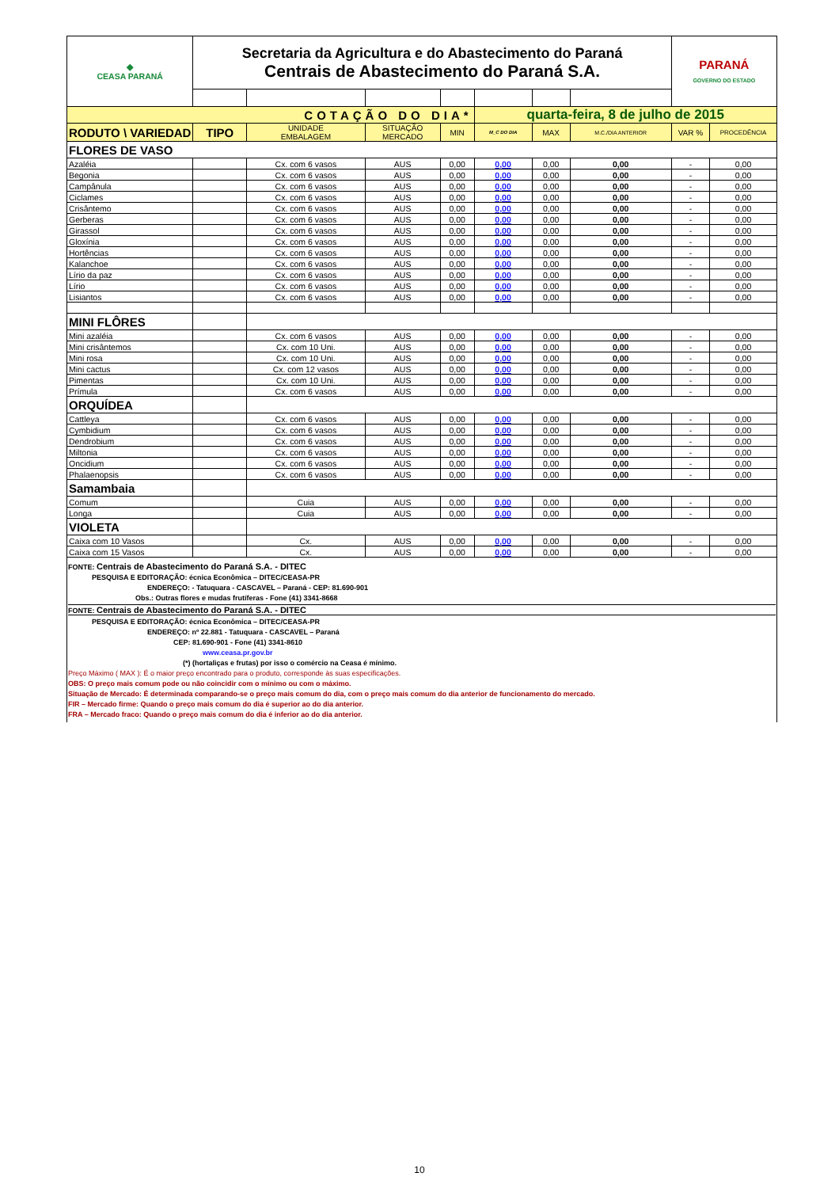| ◆ CEASA PARANÁ | Secretaria da Agricultura e do Abastecimento do Paraná Centrais de Abastecimento do Paraná S.A. | | | | | | | PARANÁ GOVERNO DO ESTADO | |
| COTAÇÃO DO DIA* | | | | | quarta-feira, 8 de julho de 2015 | | | | |
| RODUTO \ VARIEDAD | TIPO | UNIDADE EMBALAGEM | SITUAÇÃO MERCADO | MIN | M_C DO DIA | MAX | M.C./DIA ANTERIOR | VAR % | PROCEDÊNCIA |
| FLORES DE VASO | | | | | | | | | |
| Azaléia | | Cx. com 6 vasos | AUS | 0,00 | 0,00 | 0,00 | 0,00 | - | 0,00 |
| Begonia | | Cx. com 6 vasos | AUS | 0,00 | 0,00 | 0,00 | 0,00 | - | 0,00 |
| Campânula | | Cx. com 6 vasos | AUS | 0,00 | 0,00 | 0,00 | 0,00 | - | 0,00 |
| Ciclames | | Cx. com 6 vasos | AUS | 0,00 | 0,00 | 0,00 | 0,00 | - | 0,00 |
| Crisântemo | | Cx. com 6 vasos | AUS | 0,00 | 0,00 | 0,00 | 0,00 | - | 0,00 |
| Gerberas | | Cx. com 6 vasos | AUS | 0,00 | 0,00 | 0,00 | 0,00 | - | 0,00 |
| Girassol | | Cx. com 6 vasos | AUS | 0,00 | 0,00 | 0,00 | 0,00 | - | 0,00 |
| Gloxínia | | Cx. com 6 vasos | AUS | 0,00 | 0,00 | 0,00 | 0,00 | - | 0,00 |
| Hortências | | Cx. com 6 vasos | AUS | 0,00 | 0,00 | 0,00 | 0,00 | - | 0,00 |
| Kalanchoe | | Cx. com 6 vasos | AUS | 0,00 | 0,00 | 0,00 | 0,00 | - | 0,00 |
| Lírio da paz | | Cx. com 6 vasos | AUS | 0,00 | 0,00 | 0,00 | 0,00 | - | 0,00 |
| Lírio | | Cx. com 6 vasos | AUS | 0,00 | 0,00 | 0,00 | 0,00 | - | 0,00 |
| Lisiantos | | Cx. com 6 vasos | AUS | 0,00 | 0,00 | 0,00 | 0,00 | - | 0,00 |
| MINI FLÔRES | | | | | | | | | |
| Mini azaléia | | Cx. com 6 vasos | AUS | 0,00 | 0,00 | 0,00 | 0,00 | - | 0,00 |
| Mini crisântemos | | Cx. com 10 Uni. | AUS | 0,00 | 0,00 | 0,00 | 0,00 | - | 0,00 |
| Mini rosa | | Cx. com 10 Uni. | AUS | 0,00 | 0,00 | 0,00 | 0,00 | - | 0,00 |
| Mini cactus | | Cx. com 12 vasos | AUS | 0,00 | 0,00 | 0,00 | 0,00 | - | 0,00 |
| Pimentas | | Cx. com 10 Uni. | AUS | 0,00 | 0,00 | 0,00 | 0,00 | - | 0,00 |
| Prímula | | Cx. com 6 vasos | AUS | 0,00 | 0,00 | 0,00 | 0,00 | - | 0,00 |
| ORQUÍDEA | | | | | | | | | |
| Cattleya | | Cx. com 6 vasos | AUS | 0,00 | 0,00 | 0,00 | 0,00 | - | 0,00 |
| Cymbidium | | Cx. com 6 vasos | AUS | 0,00 | 0,00 | 0,00 | 0,00 | - | 0,00 |
| Dendrobium | | Cx. com 6 vasos | AUS | 0,00 | 0,00 | 0,00 | 0,00 | - | 0,00 |
| Miltonia | | Cx. com 6 vasos | AUS | 0,00 | 0,00 | 0,00 | 0,00 | - | 0,00 |
| Oncidium | | Cx. com 6 vasos | AUS | 0,00 | 0,00 | 0,00 | 0,00 | - | 0,00 |
| Phalaenopsis | | Cx. com 6 vasos | AUS | 0,00 | 0,00 | 0,00 | 0,00 | - | 0,00 |
| Samambaia | | | | | | | | | |
| Comum | | Cuia | AUS | 0,00 | 0,00 | 0,00 | 0,00 | - | 0,00 |
| Longa | | Cuia | AUS | 0,00 | 0,00 | 0,00 | 0,00 | - | 0,00 |
| VIOLETA | | | | | | | | | |
| Caixa com 10 Vasos | | Cx. | AUS | 0,00 | 0,00 | 0,00 | 0,00 | - | 0,00 |
| Caixa com 15 Vasos | | Cx. | AUS | 0,00 | 0,00 | 0,00 | 0,00 | - | 0,00 |
FONTE: Centrais de Abastecimento do Paraná S.A. - DITEC
PESQUISA E EDITORAÇÃO: écnica Econômica – DITEC/CEASA-PR
ENDEREÇO: - Tatuquara - CASCAVEL – Paraná - CEP: 81.690-901
Obs.: Outras flores e mudas frutíferas - Fone (41) 3341-8668
FONTE: Centrais de Abastecimento do Paraná S.A. - DITEC
PESQUISA E EDITORAÇÃO: écnica Econômica – DITEC/CEASA-PR
ENDEREÇO: nº 22.881 - Tatuquara - CASCAVEL – Paraná
CEP: 81.690-901 - Fone (41) 3341-8610
www.ceasa.pr.gov.br
(*) (hortaliças e frutas) por isso o comércio na Ceasa é mínimo.
Preço Máximo ( MAX ): É o maior preço encontrado para o produto, corresponde às suas especificações.
OBS: O preço mais comum pode ou não coincidir com o mínimo ou com o máximo.
Situação de Mercado: É determinada comparando-se o preço mais comum do dia, com o preço mais comum do dia anterior de funcionamento do mercado.
FIR – Mercado firme: Quando o preço mais comum do dia é superior ao do dia anterior.
FRA – Mercado fraco: Quando o preço mais comum do dia é inferior ao do dia anterior.
10